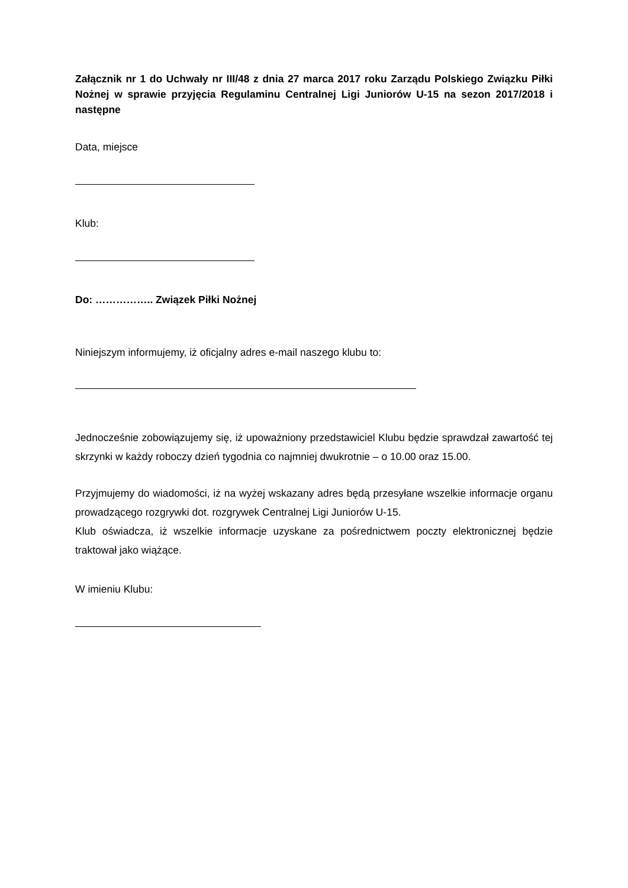Załącznik nr 1 do Uchwały nr III/48 z dnia 27 marca 2017 roku Zarządu Polskiego Związku Piłki Nożnej w sprawie przyjęcia Regulaminu Centralnej Ligi Juniorów U-15 na sezon 2017/2018 i następne
Data, miejsce
Klub:
Do: …………….. Związek Piłki Nożnej
Niniejszym informujemy, iż oficjalny adres e-mail naszego klubu to:
Jednocześnie zobowiązujemy się, iż upoważniony przedstawiciel Klubu będzie sprawdzał zawartość tej skrzynki w każdy roboczy dzień tygodnia co najmniej dwukrotnie – o 10.00 oraz 15.00.
Przyjmujemy do wiadomości, iż na wyżej wskazany adres będą przesyłane wszelkie informacje organu prowadzącego rozgrywki dot. rozgrywek Centralnej Ligi Juniorów U-15.
Klub oświadcza, iż wszelkie informacje uzyskane za pośrednictwem poczty elektronicznej będzie traktował jako wiążące.
W imieniu Klubu: